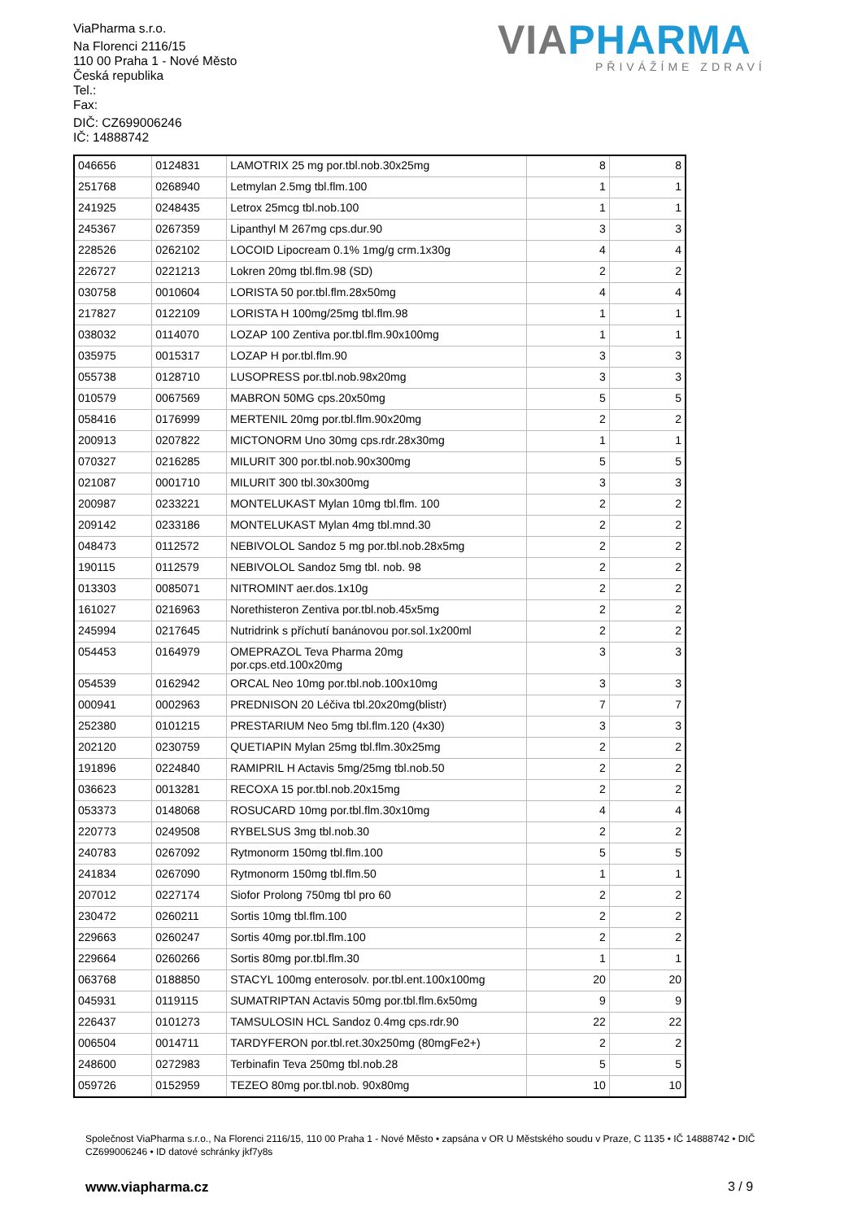ViaPharma s.r.o.
Na Florenci 2116/15
110 00 Praha 1 - Nové Město
Česká republika
Tel.:
Fax:
DIČ: CZ699006246
IČ: 14888742
VIA PHARMA
PŘIVÁŽÍME ZDRAVÍ
| 046656 | 0124831 | LAMOTRIX 25 mg por.tbl.nob.30x25mg | 8 | 8 |
| 251768 | 0268940 | Letmylan 2.5mg tbl.flm.100 | 1 | 1 |
| 241925 | 0248435 | Letrox 25mcg tbl.nob.100 | 1 | 1 |
| 245367 | 0267359 | Lipanthyl M 267mg cps.dur.90 | 3 | 3 |
| 228526 | 0262102 | LOCOID Lipocream 0.1% 1mg/g crm.1x30g | 4 | 4 |
| 226727 | 0221213 | Lokren 20mg tbl.flm.98 (SD) | 2 | 2 |
| 030758 | 0010604 | LORISTA 50 por.tbl.flm.28x50mg | 4 | 4 |
| 217827 | 0122109 | LORISTA H 100mg/25mg tbl.flm.98 | 1 | 1 |
| 038032 | 0114070 | LOZAP 100 Zentiva por.tbl.flm.90x100mg | 1 | 1 |
| 035975 | 0015317 | LOZAP H por.tbl.flm.90 | 3 | 3 |
| 055738 | 0128710 | LUSOPRESS por.tbl.nob.98x20mg | 3 | 3 |
| 010579 | 0067569 | MABRON 50MG cps.20x50mg | 5 | 5 |
| 058416 | 0176999 | MERTENIL 20mg por.tbl.flm.90x20mg | 2 | 2 |
| 200913 | 0207822 | MICTONORM Uno 30mg cps.rdr.28x30mg | 1 | 1 |
| 070327 | 0216285 | MILURIT 300 por.tbl.nob.90x300mg | 5 | 5 |
| 021087 | 0001710 | MILURIT 300 tbl.30x300mg | 3 | 3 |
| 200987 | 0233221 | MONTELUKAST Mylan 10mg tbl.flm. 100 | 2 | 2 |
| 209142 | 0233186 | MONTELUKAST Mylan 4mg tbl.mnd.30 | 2 | 2 |
| 048473 | 0112572 | NEBIVOLOL Sandoz 5 mg por.tbl.nob.28x5mg | 2 | 2 |
| 190115 | 0112579 | NEBIVOLOL Sandoz 5mg tbl. nob. 98 | 2 | 2 |
| 013303 | 0085071 | NITROMINT aer.dos.1x10g | 2 | 2 |
| 161027 | 0216963 | Norethisteron Zentiva por.tbl.nob.45x5mg | 2 | 2 |
| 245994 | 0217645 | Nutridrink s příchutí banánovou por.sol.1x200ml | 2 | 2 |
| 054453 | 0164979 | OMEPRAZOL Teva Pharma 20mg por.cps.etd.100x20mg | 3 | 3 |
| 054539 | 0162942 | ORCAL Neo 10mg por.tbl.nob.100x10mg | 3 | 3 |
| 000941 | 0002963 | PREDNISON 20 Léčiva tbl.20x20mg(blistr) | 7 | 7 |
| 252380 | 0101215 | PRESTARIUM Neo 5mg tbl.flm.120 (4x30) | 3 | 3 |
| 202120 | 0230759 | QUETIAPIN Mylan 25mg tbl.flm.30x25mg | 2 | 2 |
| 191896 | 0224840 | RAMIPRIL H Actavis 5mg/25mg tbl.nob.50 | 2 | 2 |
| 036623 | 0013281 | RECOXA 15 por.tbl.nob.20x15mg | 2 | 2 |
| 053373 | 0148068 | ROSUCARD 10mg por.tbl.flm.30x10mg | 4 | 4 |
| 220773 | 0249508 | RYBELSUS 3mg tbl.nob.30 | 2 | 2 |
| 240783 | 0267092 | Rytmonorm 150mg tbl.flm.100 | 5 | 5 |
| 241834 | 0267090 | Rytmonorm 150mg tbl.flm.50 | 1 | 1 |
| 207012 | 0227174 | Siofor Prolong 750mg tbl pro 60 | 2 | 2 |
| 230472 | 0260211 | Sortis 10mg tbl.flm.100 | 2 | 2 |
| 229663 | 0260247 | Sortis 40mg por.tbl.flm.100 | 2 | 2 |
| 229664 | 0260266 | Sortis 80mg por.tbl.flm.30 | 1 | 1 |
| 063768 | 0188850 | STACYL 100mg enterosolv. por.tbl.ent.100x100mg | 20 | 20 |
| 045931 | 0119115 | SUMATRIPTAN Actavis 50mg por.tbl.flm.6x50mg | 9 | 9 |
| 226437 | 0101273 | TAMSULOSIN HCL Sandoz 0.4mg cps.rdr.90 | 22 | 22 |
| 006504 | 0014711 | TARDYFERON por.tbl.ret.30x250mg (80mgFe2+) | 2 | 2 |
| 248600 | 0272983 | Terbinafin Teva 250mg tbl.nob.28 | 5 | 5 |
| 059726 | 0152959 | TEZEO 80mg por.tbl.nob. 90x80mg | 10 | 10 |
Společnost ViaPharma s.r.o., Na Florenci 2116/15, 110 00 Praha 1 - Nové Město • zapsána v OR U Městského soudu v Praze, C 1135 • IČ 14888742 • DIČ CZ699006246 • ID datové schránky jkf7y8s
www.viapharma.cz 3 / 9